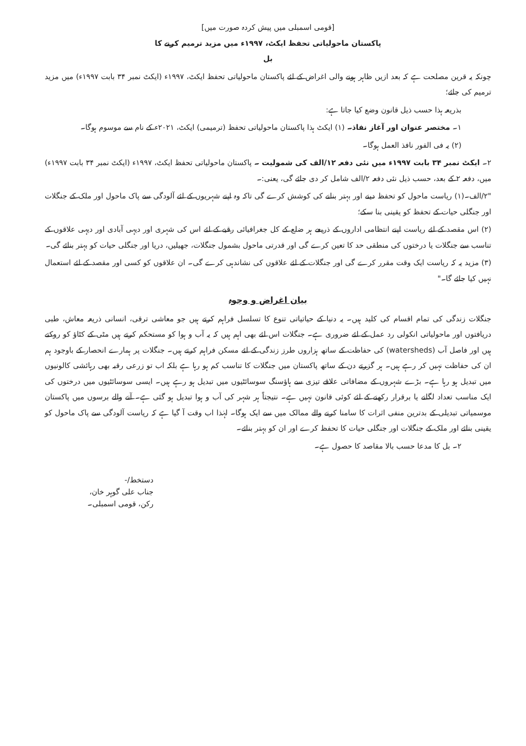[قومی اسمبلی میں پیش کردہ صورت میں]
پاکستان ماحولیاتی تحفظ ایکٹ، ۱۹۹۷ء میں مزید ترمیم کرنے کا
بل
چونکہ یہ قرین مصلحت ہے کہ بعد ازیں ظاہر ہونے والی اغراض کے لئے پاکستان ماحولیاتی تحفظ ایکٹ، ۱۹۹۷ء (ایکٹ نمبر ۳۴ بابت ۱۹۹۷ء) میں مزید ترمیم کی جائے؛
بذریعہ ہذا حسب ذیل قانون وضع کیا جاتا ہے:
۱۔ مختصر عنوان اور آغاز نفاذ۔ (۱) ایکٹ ہذا پاکستان ماحولیاتی تحفظ (ترمیمی) ایکٹ، ۲۰۲۱ء کے نام سے موسوم ہوگا۔
(۲) یہ فی الفور نافذ العمل ہوگا۔
۲۔ ایکٹ نمبر ۳۴ بابت ۱۹۹۷ء میں نئی دفعہ ۱۲/الف کی شمولیت ۔ پاکستان ماحولیاتی تحفظ ایکٹ، ۱۹۹۷ء (ایکٹ نمبر ۳۴ بابت ۱۹۹۷ء) میں، دفعہ ۲ کے بعد، حسب ذیل نئی دفعہ ۲/الف شامل کر دی جائے گی، یعنی:۔
"۲/الف۔(۱) ریاست ماحول کو تحفظ دینے اور بہتر بنانے کی کوشش کرے گی تاکہ وہ اپنے شہریوں کے لئے آلودگی سے پاک ماحول اور ملک کے جنگلات اور جنگلی حیات کے تحفظ کو یقینی بنا سکے؛
(۲) اس مقصد کے لئے ریاست اپنے انتظامی اداروں کے ذریعے ہر ضلع کے کل جغرافیائی رقبے کے لئے اس کی شہری اور دیہی آبادی اور دیہی علاقوں کے تناسب سے جنگلات یا درختوں کی منطقی حد کا تعین کرے گی اور قدرتی ماحول بشمول جنگلات، جھیلیں، دریا اور جنگلی حیات کو بہتر بنائے گی۔
(۳) مزید یہ کہ ریاست ایک وقت مقرر کرے گی اور جنگلات کے لئے علاقوں کی نشاندہی کرے گی۔ ان علاقوں کو کسی اور مقصد کے لئے استعمال نہیں کیا جائے گا۔"
بیان اغراض و وجوہ
جنگلات زندگی کی تمام اقسام کی کلید ہیں۔ یہ دنیا کے حیاتیاتی تنوع کا تسلسل فراہم کرتے ہیں جو معاشی ترقی، انسانی ذریعہ معاش، طبی دریافتوں اور ماحولیاتی انکولی رد عمل کے لئے ضروری ہے۔ جنگلات اس لئے بھی اہم ہیں کہ یہ آب و ہوا کو مستحکم کرتے ہیں مٹی کے کٹاؤ کو روکتے ہیں اور فاصل آب (watersheds) کی حفاظت کے ساتھ ہزاروں طرز زندگی کے لئے مسکن فراہم کرتے ہیں۔ جنگلات پر ہمارے انحصار کے باوجود ہم ان کی حفاظت نہیں کر رہے ہیں۔ ہر گزرتے دن کے ساتھ پاکستان میں جنگلات کا تناسب کم ہو رہا ہے بلکہ اب تو زرعی رقبہ بھی رہائشی کالونیوں میں تبدیل ہو رہا ہے۔ بڑے شہروں کے مضافاتی علاقے تیزی سے ہاؤسنگ سوسائٹیوں میں تبدیل ہو رہے ہیں۔ ایسی سوسائٹیوں میں درختوں کی ایک مناسب تعداد لگانے یا برقرار رکھنے کے لئے کوئی قانون نہیں ہے۔ نتیجتاً ہر شہر کی آب و ہوا تبدیل ہو گئی ہے۔ آنے والے برسوں میں پاکستان موسمیاتی تبدیلی کے بدترین منفی اثرات کا سامنا کرنے والے ممالک میں سے ایک ہوگا۔ لہٰذا اب وقت آ گیا ہے کہ ریاست آلودگی سے پاک ماحول کو یقینی بنائے اور ملک کے جنگلات اور جنگلی حیات کا تحفظ کرے اور ان کو بہتر بنائے۔
۲۔ بل کا مدعا حسب بالا مقاصد کا حصول ہے۔
دستخط/-
جناب علی گوہر خان،
رکن، قومی اسمبلی۔